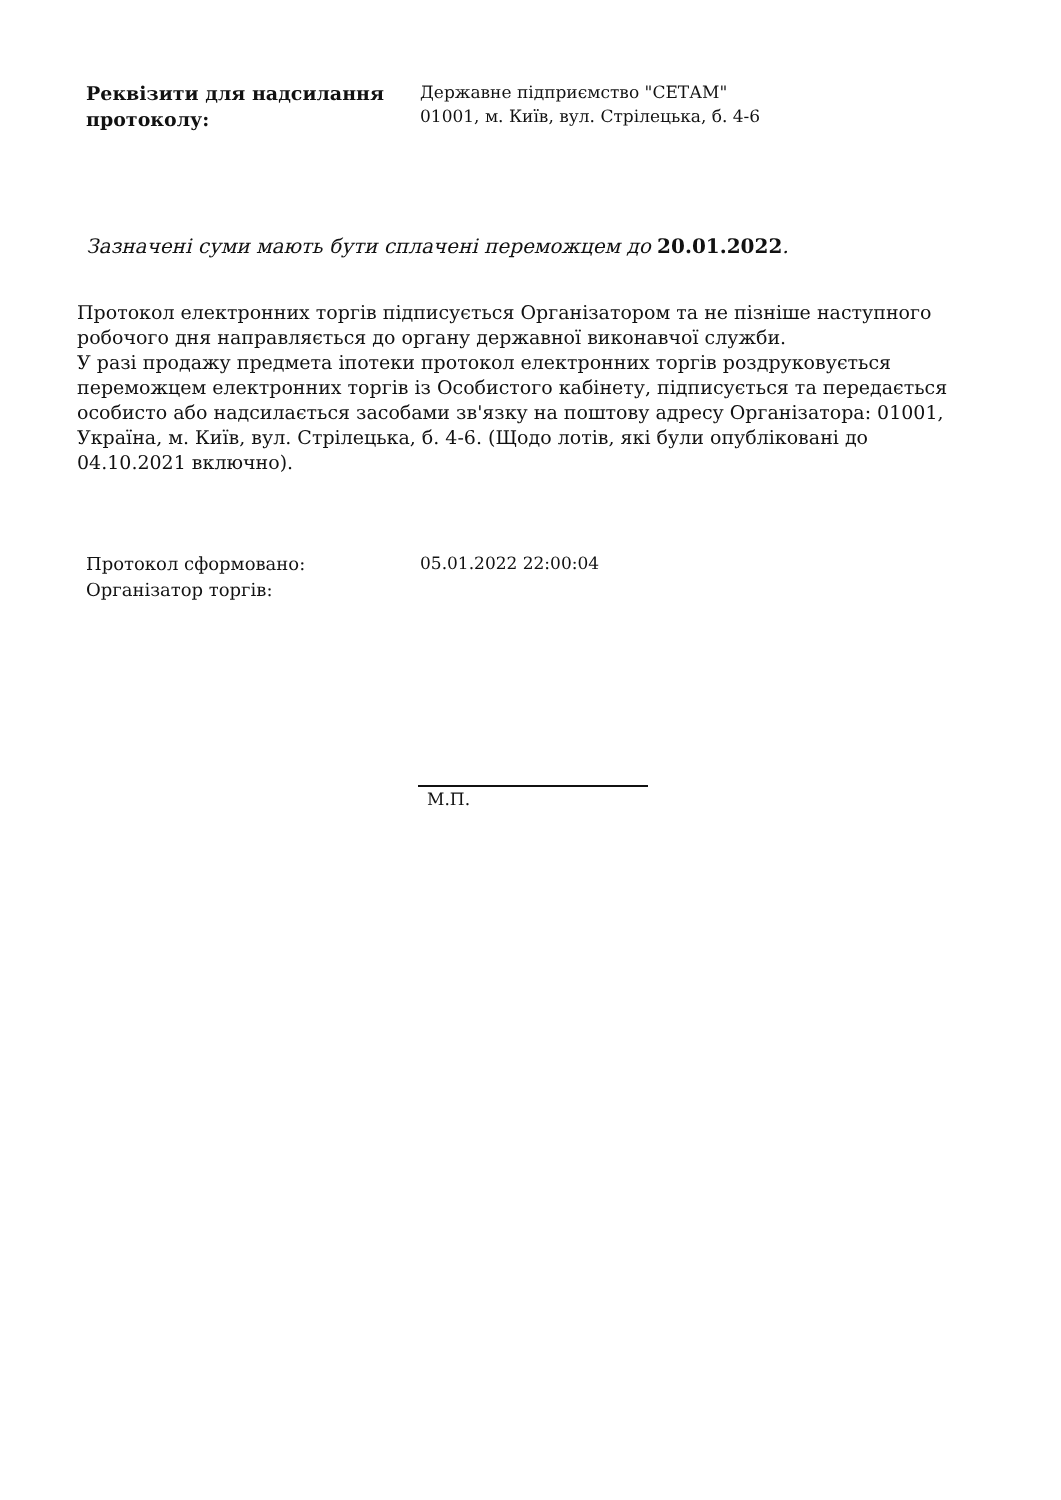Реквізити для надсилання протоколу:
Державне підприємство "СЕТАМ"
01001, м. Київ, вул. Стрілецька, б. 4-6
Зазначені суми мають бути сплачені переможцем до 20.01.2022.
Протокол електронних торгів підписується Організатором та не пізніше наступного робочого дня направляється до органу державної виконавчої служби.
У разі продажу предмета іпотеки протокол електронних торгів роздруковується переможцем електронних торгів із Особистого кабінету, підписується та передається особисто або надсилається засобами зв'язку на поштову адресу Організатора: 01001, Україна, м. Київ, вул. Стрілецька, б. 4-6. (Щодо лотів, які були опубліковані до 04.10.2021 включно).
Протокол сформовано:
Організатор торгів:
05.01.2022 22:00:04
М.П.